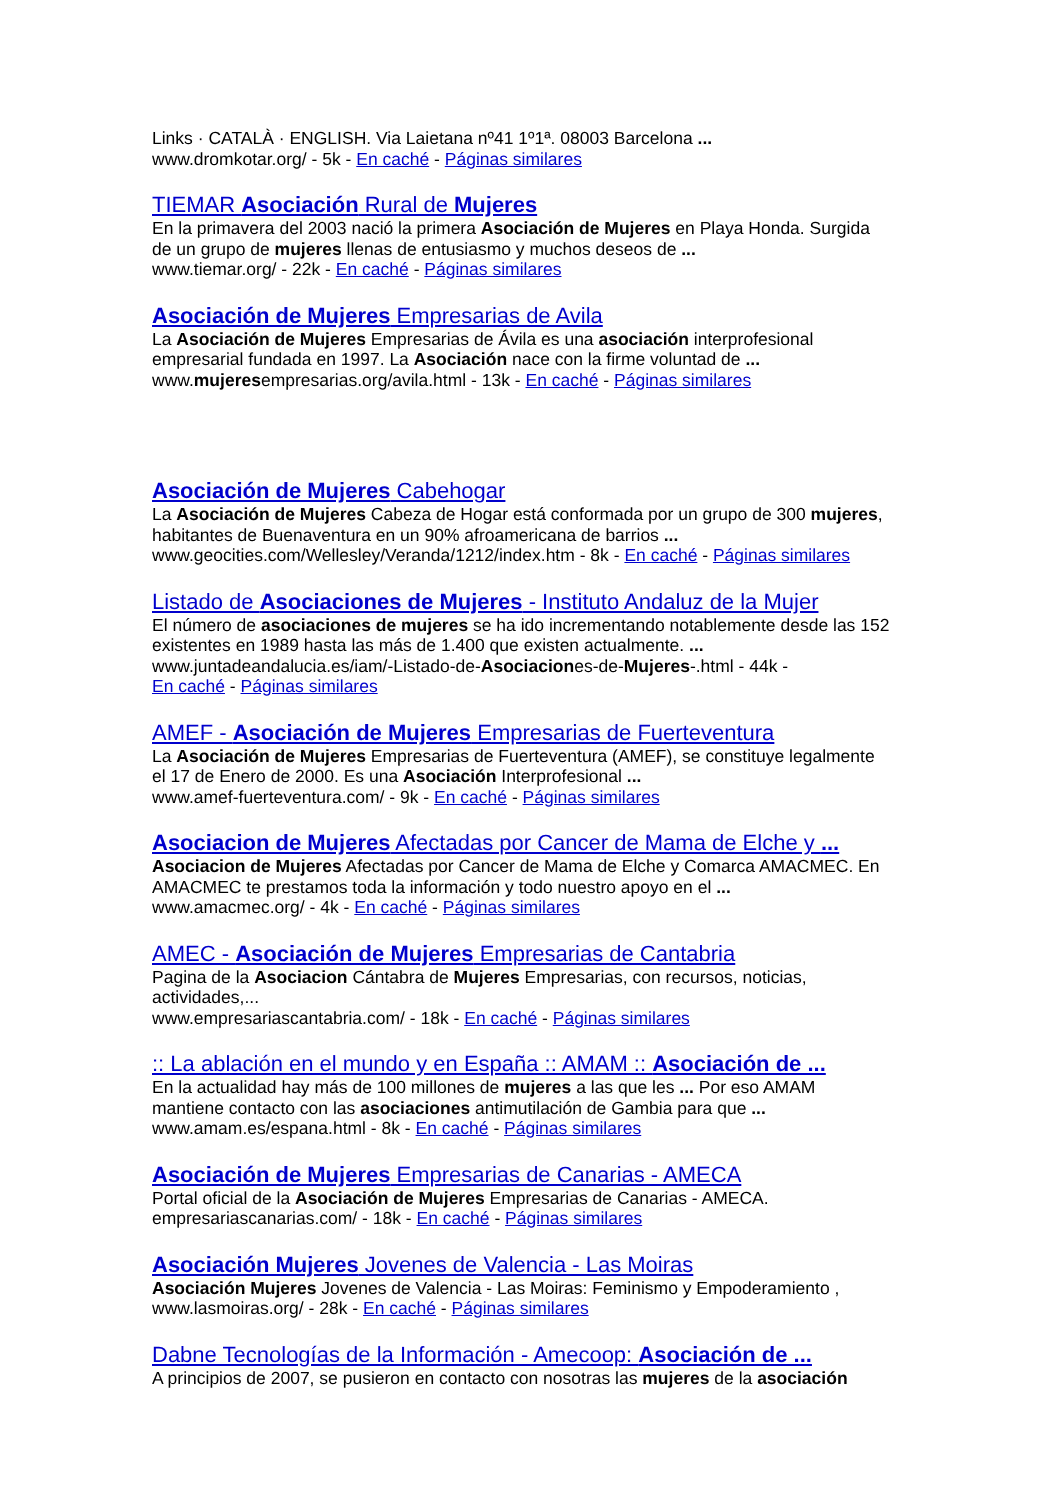Links · CATALÀ · ENGLISH. Via Laietana nº41 1º1ª. 08003 Barcelona ...
www.dromkotar.org/ - 5k - En caché - Páginas similares
TIEMAR Asociación Rural de Mujeres
En la primavera del 2003 nació la primera Asociación de Mujeres en Playa Honda. Surgida de un grupo de mujeres llenas de entusiasmo y muchos deseos de ...
www.tiemar.org/ - 22k - En caché - Páginas similares
Asociación de Mujeres Empresarias de Avila
La Asociación de Mujeres Empresarias de Ávila es una asociación interprofesional empresarial fundada en 1997. La Asociación nace con la firme voluntad de ...
www.mujeresempresarias.org/avila.html - 13k - En caché - Páginas similares
Asociación de Mujeres Cabehogar
La Asociación de Mujeres Cabeza de Hogar está conformada por un grupo de 300 mujeres, habitantes de Buenaventura en un 90% afroamericana de barrios ...
www.geocities.com/Wellesley/Veranda/1212/index.htm - 8k - En caché - Páginas similares
Listado de Asociaciones de Mujeres - Instituto Andaluz de la Mujer
El número de asociaciones de mujeres se ha ido incrementando notablemente desde las 152 existentes en 1989 hasta las más de 1.400 que existen actualmente. ...
www.juntadeandalucia.es/iam/-Listado-de-Asociaciones-de-Mujeres-.html - 44k -
En caché - Páginas similares
AMEF - Asociación de Mujeres Empresarias de Fuerteventura
La Asociación de Mujeres Empresarias de Fuerteventura (AMEF), se constituye legalmente el 17 de Enero de 2000. Es una Asociación Interprofesional ...
www.amef-fuerteventura.com/ - 9k - En caché - Páginas similares
Asociacion de Mujeres Afectadas por Cancer de Mama de Elche y ...
Asociacion de Mujeres Afectadas por Cancer de Mama de Elche y Comarca AMACMEC. En AMACMEC te prestamos toda la información y todo nuestro apoyo en el ...
www.amacmec.org/ - 4k - En caché - Páginas similares
AMEC - Asociación de Mujeres Empresarias de Cantabria
Pagina de la Asociacion Cántabra de Mujeres Empresarias, con recursos, noticias, actividades,...
www.empresariascantabria.com/ - 18k - En caché - Páginas similares
:: La ablación en el mundo y en España :: AMAM :: Asociación de ...
En la actualidad hay más de 100 millones de mujeres a las que les ... Por eso AMAM mantiene contacto con las asociaciones antimutilación de Gambia para que ...
www.amam.es/espana.html - 8k - En caché - Páginas similares
Asociación de Mujeres Empresarias de Canarias - AMECA
Portal oficial de la Asociación de Mujeres Empresarias de Canarias - AMECA.
empresariascanarias.com/ - 18k - En caché - Páginas similares
Asociación Mujeres Jovenes de Valencia - Las Moiras
Asociación Mujeres Jovenes de Valencia - Las Moiras: Feminismo y Empoderamiento ,
www.lasmoiras.org/ - 28k - En caché - Páginas similares
Dabne Tecnologías de la Información - Amecoop: Asociación de ...
A principios de 2007, se pusieron en contacto con nosotras las mujeres de la asociación